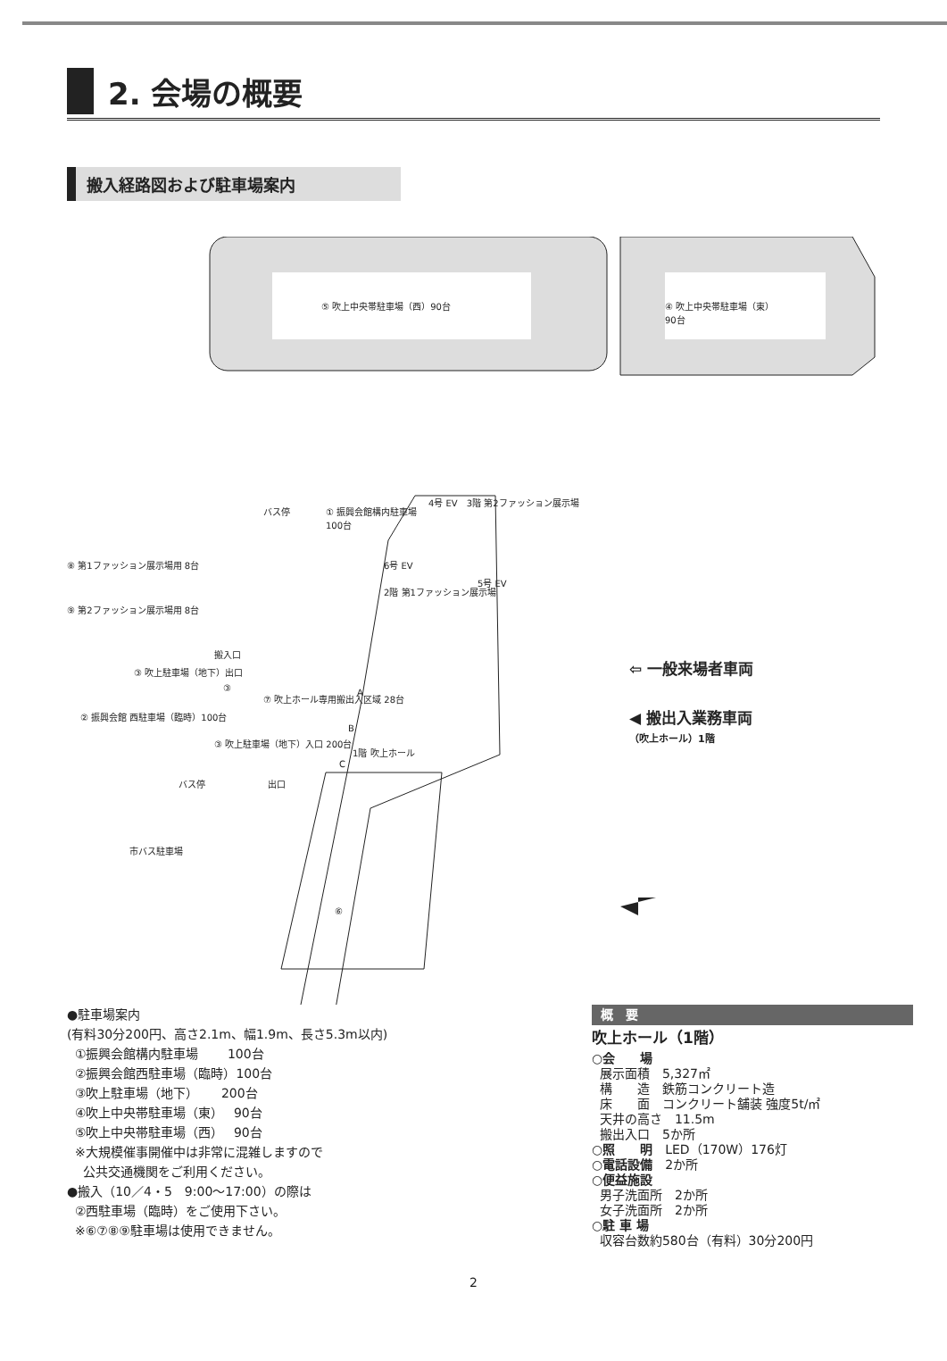2. 会場の概要
搬入経路図および駐車場案内
⑤ 吹上中央帯駐車場（西）90台
④ 吹上中央帯駐車場（東）
90台
バス停
① 振興会館構内駐車場
100台
4号 EV　3階 第2ファッション展示場
6号 EV
5号 EV
2階 第1ファッション展示場
⑧ 第1ファッション展示場用 8台
⑨ 第2ファッション展示場用 8台
搬入口
③ 吹上駐車場（地下）出口
③
⑦ 吹上ホール専用搬出入区域 28台 A
B
C
② 振興会館 西駐車場（臨時）100台
③ 吹上駐車場（地下）入口 200台
バス停 出口
1階 吹上ホール
市バス駐車場
⑥
⇦ 一般来場者車両
◀ 搬出入業務車両
（吹上ホール）1階
●駐車場案内
(有料30分200円、高さ2.1m、幅1.9m、長さ5.3m以内)
①振興会館構内駐車場　　 100台
②振興会館西駐車場（臨時）100台
③吹上駐車場（地下）　　 200台
④吹上中央帯駐車場（東）　 90台
⑤吹上中央帯駐車場（西）　 90台
※大規模催事開催中は非常に混雑しますので
公共交通機関をご利用ください。
●搬入（10／4・5　9:00〜17:00）の際は
②西駐車場（臨時）をご使用下さい。
※⑥⑦⑧⑨駐車場は使用できません。
概　要
吹上ホール（1階）
○会　　場
展示面積　5,327㎡
構　　造　鉄筋コンクリート造
床　　面　コンクリート舗装 強度5t/㎡
天井の高さ　11.5m
搬出入口　5か所
○照　　明　LED（170W）176灯
○電話設備　2か所
○便益施設
男子洗面所　2か所
女子洗面所　2か所
○駐 車 場
収容台数約580台（有料）30分200円
2